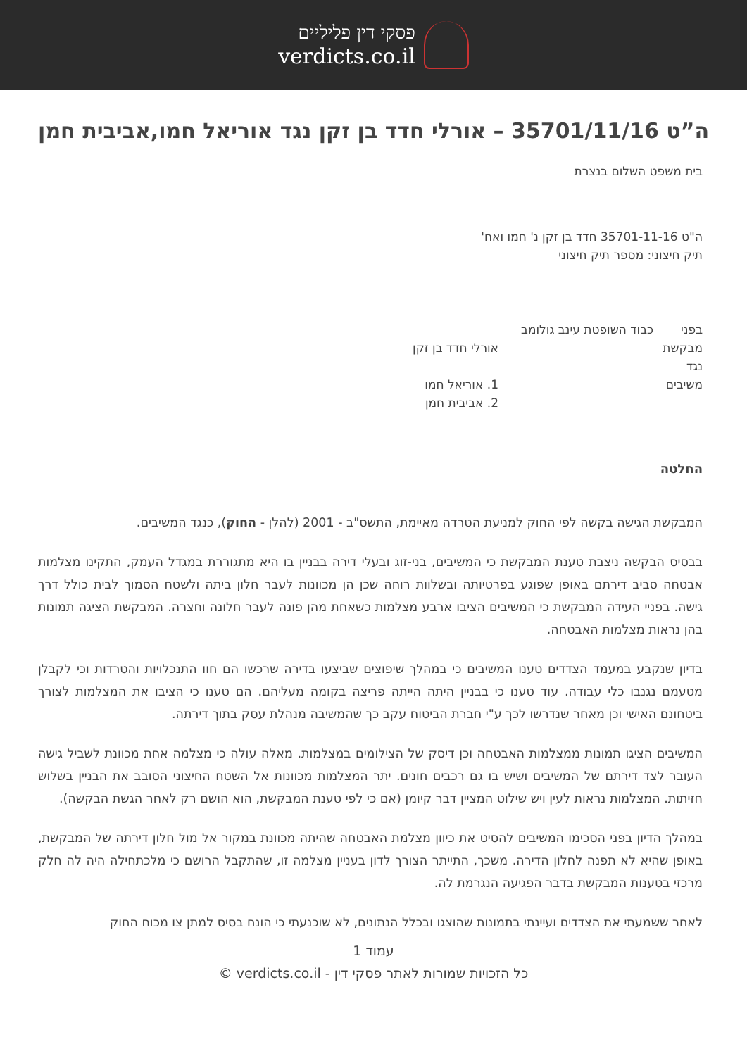פסקי דין פליליים
verdicts.co.il
ה”ט 35701/11/16 – אורלי חדד בן זקן נגד אוריאל חמו,אביבית חמן
בית משפט השלום בנצרת
ה"ט 35701-11-16 חדד בן זקן נ' חמו ואח'
תיק חיצוני: מספר תיק חיצוני
בפני כבוד השופטת עינב גולומב
מבקשת אורלי חדד בן זקן
נגד
משיבים 1. אוריאל חמו
2. אביבית חמן
החלטה
המבקשת הגישה בקשה לפי החוק למניעת הטרדה מאיימת, התשס"ב - 2001 (להלן - החוק), כנגד המשיבים.
בבסיס הבקשה ניצבת טענת המבקשת כי המשיבים, בני-זוג ובעלי דירה בבניין בו היא מתגוררת במגדל העמק, התקינו מצלמות אבטחה סביב דירתם באופן שפוגע בפרטיותה ובשלוות רוחה שכן הן מכוונות לעבר חלון ביתה ולשטח הסמוך לבית כולל דרך גישה. בפניי העידה המבקשת כי המשיבים הציבו ארבע מצלמות כשאחת מהן פונה לעבר חלונה וחצרה. המבקשת הציגה תמונות בהן נראות מצלמות האבטחה.
בדיון שנקבע במעמד הצדדים טענו המשיבים כי במהלך שיפוצים שביצעו בדירה שרכשו הם חוו התנכלויות והטרדות וכי לקבלן מטעמם נגנבו כלי עבודה. עוד טענו כי בבניין היתה הייתה פריצה בקומה מעליהם. הם טענו כי הציבו את המצלמות לצורך ביטחונם האישי וכן מאחר שנדרשו לכך ע"י חברת הביטוח עקב כך שהמשיבה מנהלת עסק בתוך דירתה.
המשיבים הציגו תמונות ממצלמות האבטחה וכן דיסק של הצילומים במצלמות. מאלה עולה כי מצלמה אחת מכוונת לשביל גישה העובר לצד דירתם של המשיבים ושיש בו גם רכבים חונים. יתר המצלמות מכוונות אל השטח החיצוני הסובב את הבניין בשלוש חזיתות. המצלמות נראות לעין ויש שילוט המציין דבר קיומן (אם כי לפי טענת המבקשת, הוא הושם רק לאחר הגשת הבקשה).
במהלך הדיון בפני הסכימו המשיבים להסיט את כיוון מצלמת האבטחה שהיתה מכוונת במקור אל מול חלון דירתה של המבקשת, באופן שהיא לא תפנה לחלון הדירה. משכך, התייתר הצורך לדון בעניין מצלמה זו, שהתקבל הרושם כי מלכתחילה היה לה חלק מרכזי בטענות המבקשת בדבר הפגיעה הנגרמת לה.
לאחר ששמעתי את הצדדים ועיינתי בתמונות שהוצגו ובכלל הנתונים, לא שוכנעתי כי הונח בסיס למתן צו מכוח החוק
עמוד 1
כל הזכויות שמורות לאתר פסקי דין - verdicts.co.il ©